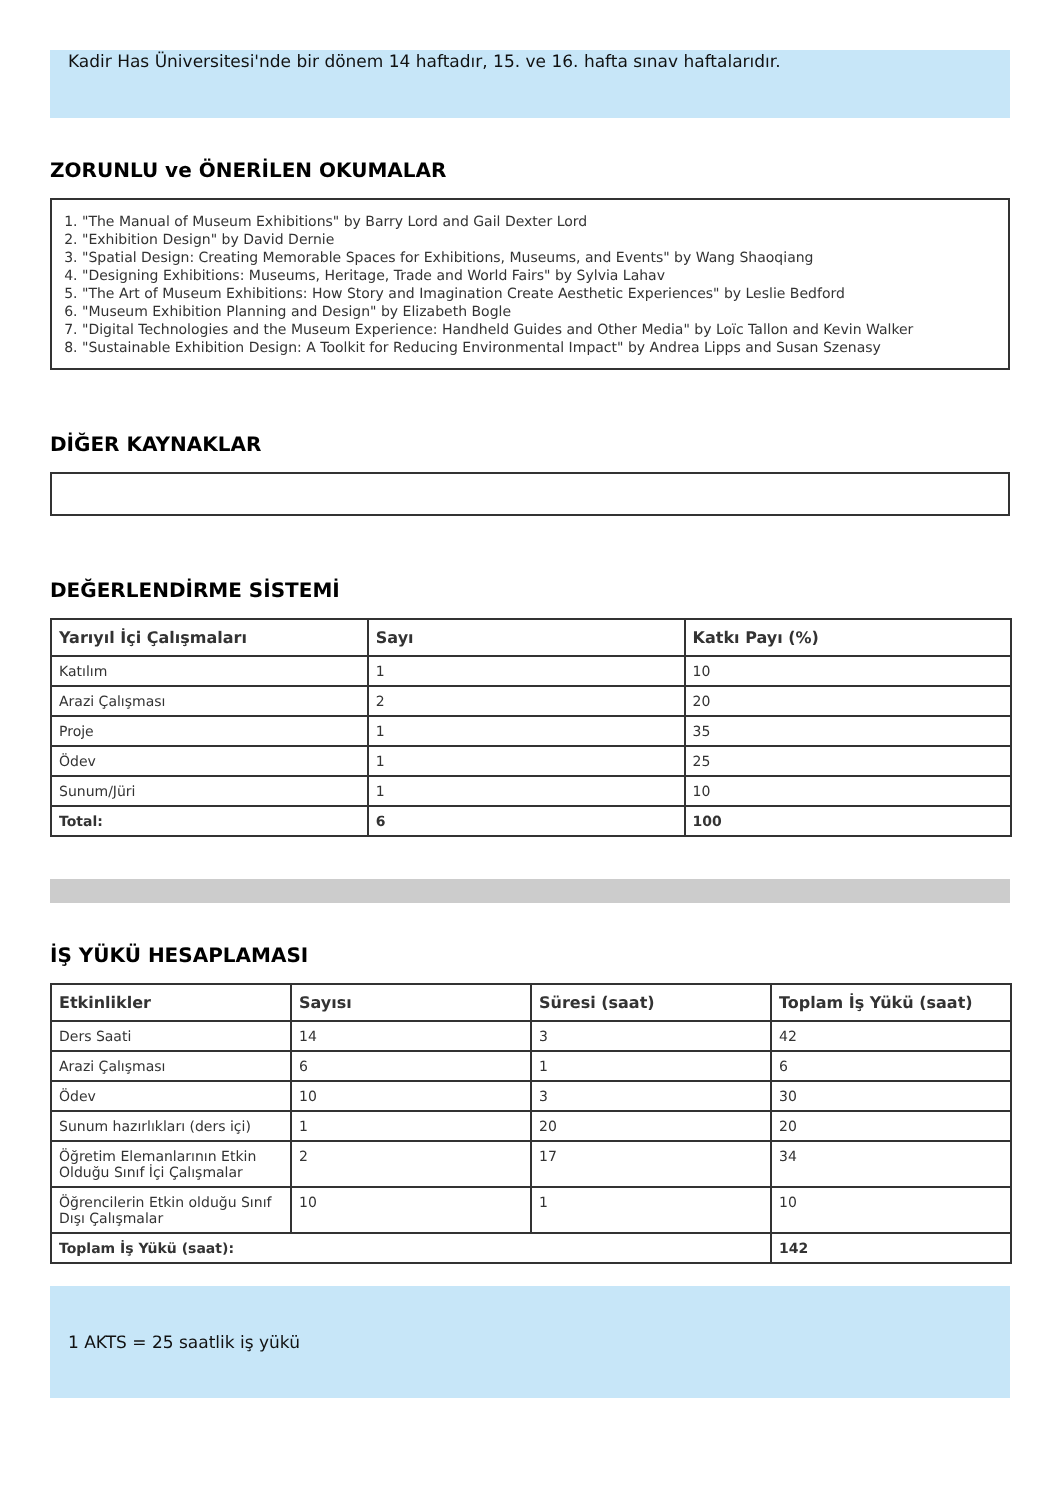Kadir Has Üniversitesi'nde bir dönem 14 haftadır, 15. ve 16. hafta sınav haftalarıdır.
ZORUNLU ve ÖNERİLEN OKUMALAR
1. "The Manual of Museum Exhibitions" by Barry Lord and Gail Dexter Lord
2. "Exhibition Design" by David Dernie
3. "Spatial Design: Creating Memorable Spaces for Exhibitions, Museums, and Events" by Wang Shaoqiang
4. "Designing Exhibitions: Museums, Heritage, Trade and World Fairs" by Sylvia Lahav
5. "The Art of Museum Exhibitions: How Story and Imagination Create Aesthetic Experiences" by Leslie Bedford
6. "Museum Exhibition Planning and Design" by Elizabeth Bogle
7. "Digital Technologies and the Museum Experience: Handheld Guides and Other Media" by Loïc Tallon and Kevin Walker
8. "Sustainable Exhibition Design: A Toolkit for Reducing Environmental Impact" by Andrea Lipps and Susan Szenasy
DİĞER KAYNAKLAR
DEĞERLENDİRME SİSTEMİ
| Yarıyıl İçi Çalışmaları | Sayı | Katkı Payı (%) |
| --- | --- | --- |
| Katılım | 1 | 10 |
| Arazi Çalışması | 2 | 20 |
| Proje | 1 | 35 |
| Ödev | 1 | 25 |
| Sunum/Jüri | 1 | 10 |
| Total: | 6 | 100 |
İŞ YÜKÜ HESAPLAMASI
| Etkinlikler | Sayısı | Süresi (saat) | Toplam İş Yükü (saat) |
| --- | --- | --- | --- |
| Ders Saati | 14 | 3 | 42 |
| Arazi Çalışması | 6 | 1 | 6 |
| Ödev | 10 | 3 | 30 |
| Sunum hazırlıkları (ders içi) | 1 | 20 | 20 |
| Öğretim Elemanlarının Etkin Olduğu Sınıf İçi Çalışmalar | 2 | 17 | 34 |
| Öğrencilerin Etkin olduğu Sınıf Dışı Çalışmalar | 10 | 1 | 10 |
| Toplam İş Yükü (saat): | | | 142 |
1 AKTS = 25 saatlik iş yükü